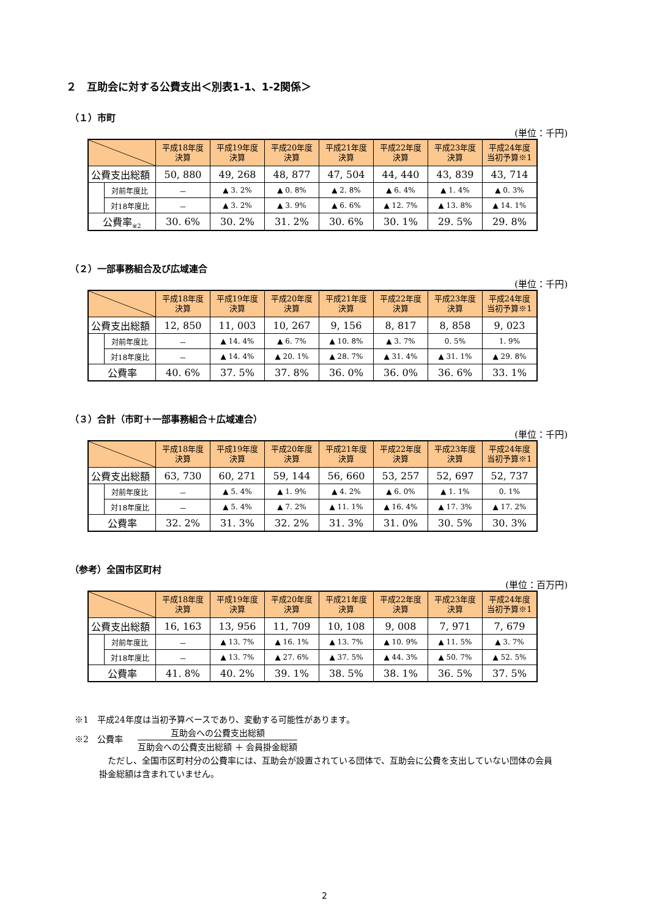２　互助会に対する公費支出＜別表1-1、1-2関係＞
（１）市町
(単位：千円)
| | | 平成18年度 決算 | 平成19年度 決算 | 平成20年度 決算 | 平成21年度 決算 | 平成22年度 決算 | 平成23年度 決算 | 平成24年度 当初予算※1 |
| --- | --- | --- | --- | --- | --- | --- | --- | --- |
| 公費支出総額 | | 50, 880 | 49, 268 | 48, 877 | 47, 504 | 44, 440 | 43, 839 | 43, 714 |
| | 対前年度比 | － | ▲ 3. 2% | ▲ 0. 8% | ▲ 2. 8% | ▲ 6. 4% | ▲ 1. 4% | ▲ 0. 3% |
| | 対18年度比 | － | ▲ 3. 2% | ▲ 3. 9% | ▲ 6. 6% | ▲ 12. 7% | ▲ 13. 8% | ▲ 14. 1% |
| 公費率<sub>※2</sub> | | 30. 6% | 30. 2% | 31. 2% | 30. 6% | 30. 1% | 29. 5% | 29. 8% |
（２）一部事務組合及び広域連合
(単位：千円)
| | | 平成18年度 決算 | 平成19年度 決算 | 平成20年度 決算 | 平成21年度 決算 | 平成22年度 決算 | 平成23年度 決算 | 平成24年度 当初予算※1 |
| --- | --- | --- | --- | --- | --- | --- | --- | --- |
| 公費支出総額 | | 12, 850 | 11, 003 | 10, 267 | 9, 156 | 8, 817 | 8, 858 | 9, 023 |
| | 対前年度比 | － | ▲ 14. 4% | ▲ 6. 7% | ▲ 10. 8% | ▲ 3. 7% | 0. 5% | 1. 9% |
| | 対18年度比 | － | ▲ 14. 4% | ▲ 20. 1% | ▲ 28. 7% | ▲ 31. 4% | ▲ 31. 1% | ▲ 29. 8% |
| 公費率 | | 40. 6% | 37. 5% | 37. 8% | 36. 0% | 36. 0% | 36. 6% | 33. 1% |
（３）合計（市町＋一部事務組合＋広域連合）
(単位：千円)
| | | 平成18年度 決算 | 平成19年度 決算 | 平成20年度 決算 | 平成21年度 決算 | 平成22年度 決算 | 平成23年度 決算 | 平成24年度 当初予算※1 |
| --- | --- | --- | --- | --- | --- | --- | --- | --- |
| 公費支出総額 | | 63, 730 | 60, 271 | 59, 144 | 56, 660 | 53, 257 | 52, 697 | 52, 737 |
| | 対前年度比 | － | ▲ 5. 4% | ▲ 1. 9% | ▲ 4. 2% | ▲ 6. 0% | ▲ 1. 1% | 0. 1% |
| | 対18年度比 | － | ▲ 5. 4% | ▲ 7. 2% | ▲ 11. 1% | ▲ 16. 4% | ▲ 17. 3% | ▲ 17. 2% |
| 公費率 | | 32. 2% | 31. 3% | 32. 2% | 31. 3% | 31. 0% | 30. 5% | 30. 3% |
（参考）全国市区町村
(単位：百万円)
| | | 平成18年度 決算 | 平成19年度 決算 | 平成20年度 決算 | 平成21年度 決算 | 平成22年度 決算 | 平成23年度 決算 | 平成24年度 当初予算※1 |
| --- | --- | --- | --- | --- | --- | --- | --- | --- |
| 公費支出総額 | | 16, 163 | 13, 956 | 11, 709 | 10, 108 | 9, 008 | 7, 971 | 7, 679 |
| | 対前年度比 | － | ▲ 13. 7% | ▲ 16. 1% | ▲ 13. 7% | ▲ 10. 9% | ▲ 11. 5% | ▲ 3. 7% |
| | 対18年度比 | － | ▲ 13. 7% | ▲ 27. 6% | ▲ 37. 5% | ▲ 44. 3% | ▲ 50. 7% | ▲ 52. 5% |
| 公費率 | | 41. 8% | 40. 2% | 39. 1% | 38. 5% | 38. 1% | 36. 5% | 37. 5% |
※1　平成24年度は当初予算ベースであり、変動する可能性があります。
※2　公費率
互助会への公費支出総額
互助会への公費支出総額 ＋ 会員掛金総額
ただし、全国市区町村分の公費率には、互助会が設置されている団体で、互助会に公費を支出していない団体の会員掛金総額は含まれていません。
2